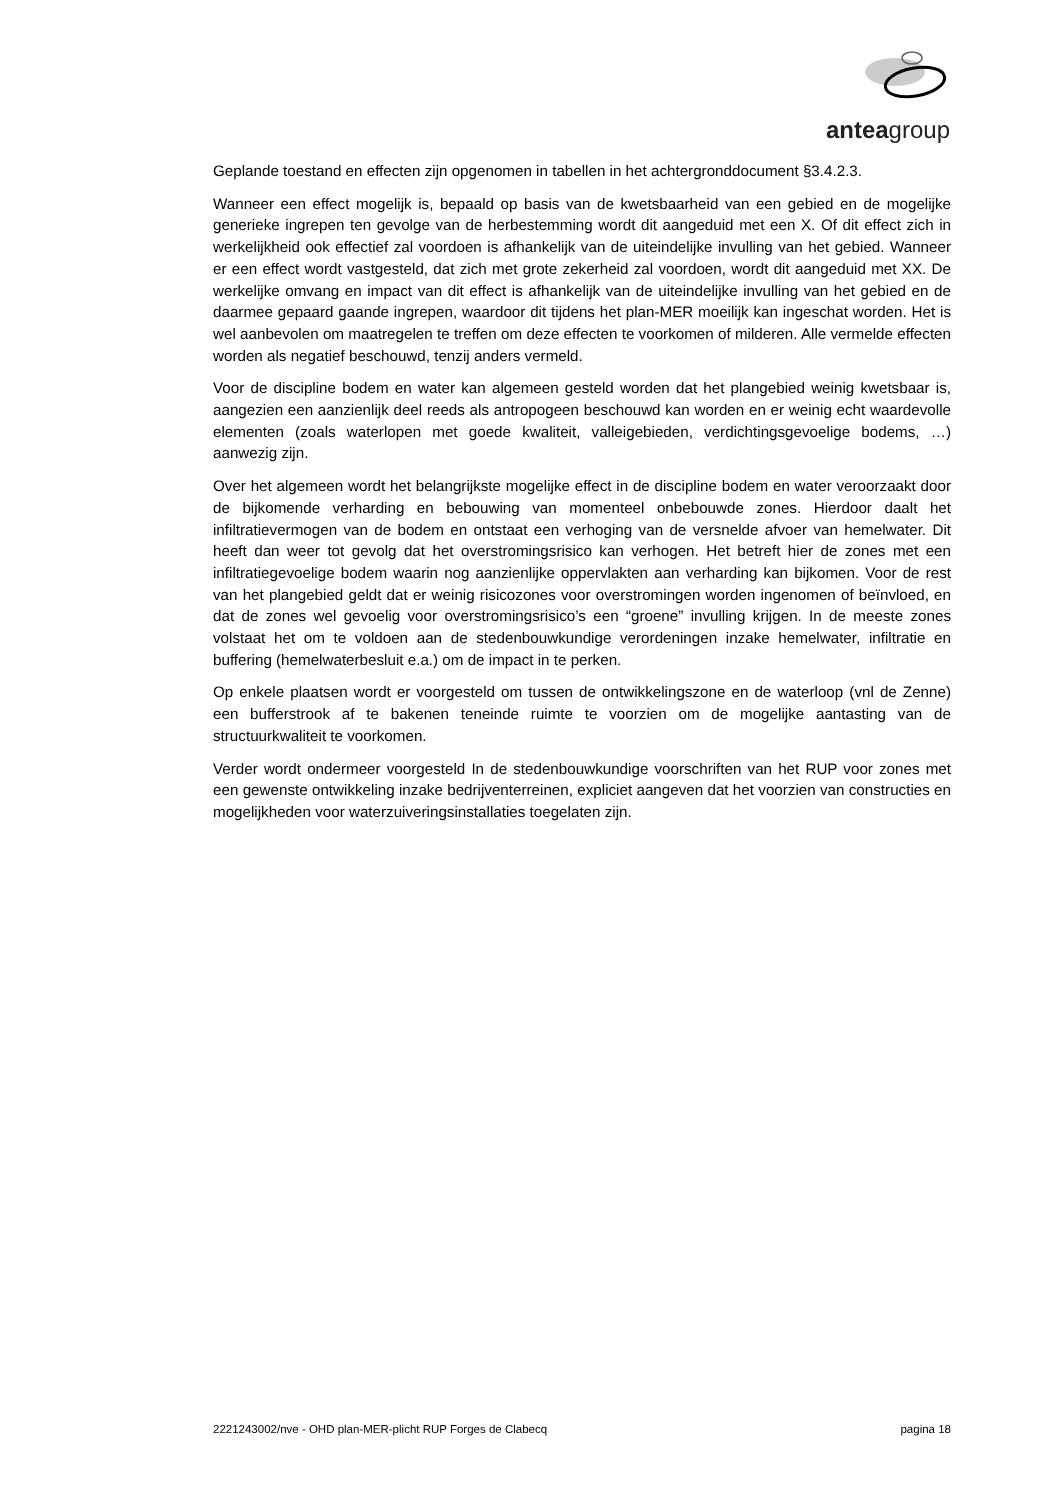anteagroup
Geplande toestand en effecten zijn opgenomen in tabellen in het achtergronddocument §3.4.2.3.
Wanneer een effect mogelijk is, bepaald op basis van de kwetsbaarheid van een gebied en de mogelijke generieke ingrepen ten gevolge van de herbestemming wordt dit aangeduid met een X. Of dit effect zich in werkelijkheid ook effectief zal voordoen is afhankelijk van de uiteindelijke invulling van het gebied. Wanneer er een effect wordt vastgesteld, dat zich met grote zekerheid zal voordoen, wordt dit aangeduid met XX. De werkelijke omvang en impact van dit effect is afhankelijk van de uiteindelijke invulling van het gebied en de daarmee gepaard gaande ingrepen, waardoor dit tijdens het plan-MER moeilijk kan ingeschat worden. Het is wel aanbevolen om maatregelen te treffen om deze effecten te voorkomen of milderen. Alle vermelde effecten worden als negatief beschouwd, tenzij anders vermeld.
Voor de discipline bodem en water kan algemeen gesteld worden dat het plangebied weinig kwetsbaar is, aangezien een aanzienlijk deel reeds als antropogeen beschouwd kan worden en er weinig echt waardevolle elementen (zoals waterlopen met goede kwaliteit, valleigebieden, verdichtingsgevoelige bodems, …) aanwezig zijn.
Over het algemeen wordt het belangrijkste mogelijke effect in de discipline bodem en water veroorzaakt door de bijkomende verharding en bebouwing van momenteel onbebouwde zones. Hierdoor daalt het infiltratievermogen van de bodem en ontstaat een verhoging van de versnelde afvoer van hemelwater. Dit heeft dan weer tot gevolg dat het overstromingsrisico kan verhogen. Het betreft hier de zones met een infiltratiegevoelige bodem waarin nog aanzienlijke oppervlakten aan verharding kan bijkomen. Voor de rest van het plangebied geldt dat er weinig risicozones voor overstromingen worden ingenomen of beïnvloed, en dat de zones wel gevoelig voor overstromingsrisico’s een “groene” invulling krijgen. In de meeste zones volstaat het om te voldoen aan de stedenbouwkundige verordeningen inzake hemelwater, infiltratie en buffering (hemelwaterbesluit e.a.) om de impact in te perken.
Op enkele plaatsen wordt er voorgesteld om tussen de ontwikkelingszone en de waterloop (vnl de Zenne) een bufferstrook af te bakenen teneinde ruimte te voorzien om de mogelijke aantasting van de structuurkwaliteit te voorkomen.
Verder wordt ondermeer voorgesteld In de stedenbouwkundige voorschriften van het RUP voor zones met een gewenste ontwikkeling inzake bedrijventerreinen, expliciet aangeven dat het voorzien van constructies en mogelijkheden voor waterzuiveringsinstallaties toegelaten zijn.
2221243002/nve - OHD plan-MER-plicht RUP Forges de Clabecq pagina 18